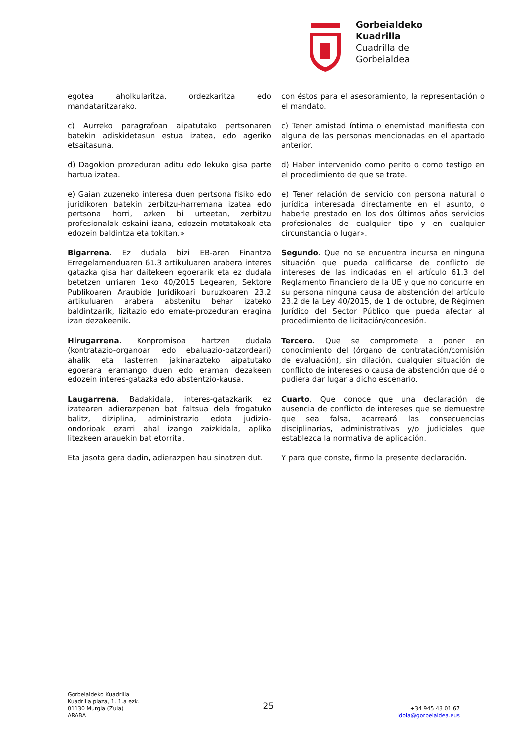Gorbeialdeko
Kuadrilla
Cuadrilla de
Gorbeialdea
egotea aholkularitza, ordezkaritza edo mandataritzarako.
con éstos para el asesoramiento, la representación o el mandato.
c) Aurreko paragrafoan aipatutako pertsonaren batekin adiskidetasun estua izatea, edo ageriko etsaitasuna.
c) Tener amistad íntima o enemistad manifiesta con alguna de las personas mencionadas en el apartado anterior.
d) Dagokion prozeduran aditu edo lekuko gisa parte hartua izatea.
d) Haber intervenido como perito o como testigo en el procedimiento de que se trate.
e) Gaian zuzeneko interesa duen pertsona fisiko edo juridikoren batekin zerbitzu-harremana izatea edo pertsona horri, azken bi urteetan, zerbitzu profesionalak eskaini izana, edozein motatakoak eta edozein baldintza eta tokitan.»
e) Tener relación de servicio con persona natural o jurídica interesada directamente en el asunto, o haberle prestado en los dos últimos años servicios profesionales de cualquier tipo y en cualquier circunstancia o lugar».
Bigarrena. Ez dudala bizi EB-aren Finantza Erregelamenduaren 61.3 artikuluaren arabera interes gatazka gisa har daitekeen egoerarik eta ez dudala betetzen urriaren 1eko 40/2015 Legearen, Sektore Publikoaren Araubide Juridikoari buruzkoaren 23.2 artikuluaren arabera abstenitu behar izateko baldintzarik, lizitazio edo emate-prozeduran eragina izan dezakeenik.
Segundo. Que no se encuentra incursa en ninguna situación que pueda calificarse de conflicto de intereses de las indicadas en el artículo 61.3 del Reglamento Financiero de la UE y que no concurre en su persona ninguna causa de abstención del artículo 23.2 de la Ley 40/2015, de 1 de octubre, de Régimen Jurídico del Sector Público que pueda afectar al procedimiento de licitación/concesión.
Hirugarrena. Konpromisoa hartzen dudala (kontratazio-organoari edo ebaluazio-batzordeari) ahalik eta lasterren jakinarazteko aipatutako egoerara eramango duen edo eraman dezakeen edozein interes-gatazka edo abstentzio-kausa.
Tercero. Que se compromete a poner en conocimiento del (órgano de contratación/comisión de evaluación), sin dilación, cualquier situación de conflicto de intereses o causa de abstención que dé o pudiera dar lugar a dicho escenario.
Laugarrena. Badakidala, interes-gatazkarik ez izatearen adierazpenen bat faltsua dela frogatuko balitz, diziplina, administrazio edota judizio-ondorioak ezarri ahal izango zaizkidala, aplika litezkeen arauekin bat etorrita.
Cuarto. Que conoce que una declaración de ausencia de conflicto de intereses que se demuestre que sea falsa, acarreará las consecuencias disciplinarias, administrativas y/o judiciales que establezca la normativa de aplicación.
Eta jasota gera dadin, adierazpen hau sinatzen dut.
Y para que conste, firmo la presente declaración.
Gorbeialdeko Kuadrilla
Kuadrilla plaza, 1. 1.a ezk.
01130 Murgia (Zuia)
ARABA
25
+34 945 43 01 67
idoia@gorbeialdea.eus